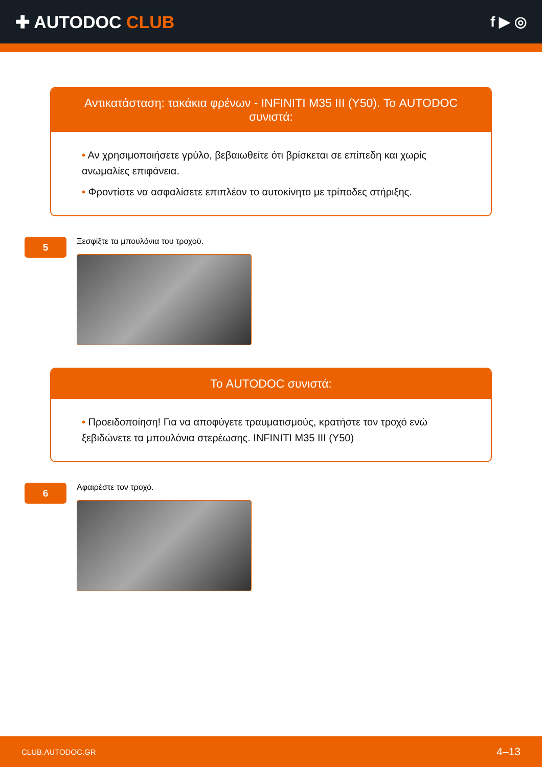✚ AUTODOC CLUB
f ▶ ◎
Αντικατάσταση: τακάκια φρένων - INFINITI M35 III (Y50). Το AUTODOC συνιστά:
• Αν χρησιμοποιήσετε γρύλο, βεβαιωθείτε ότι βρίσκεται σε επίπεδη και χωρίς ανωμαλίες επιφάνεια.
• Φροντίστε να ασφαλίσετε επιπλέον το αυτοκίνητο με τρίποδες στήριξης.
5
Ξεσφίξτε τα μπουλόνια του τροχού.
Το AUTODOC συνιστά:
• Προειδοποίηση! Για να αποφύγετε τραυματισμούς, κρατήστε τον τροχό ενώ ξεβιδώνετε τα μπουλόνια στερέωσης. INFINITI M35 III (Y50)
6
Αφαιρέστε τον τροχό.
CLUB.AUTODOC.GR 4–13